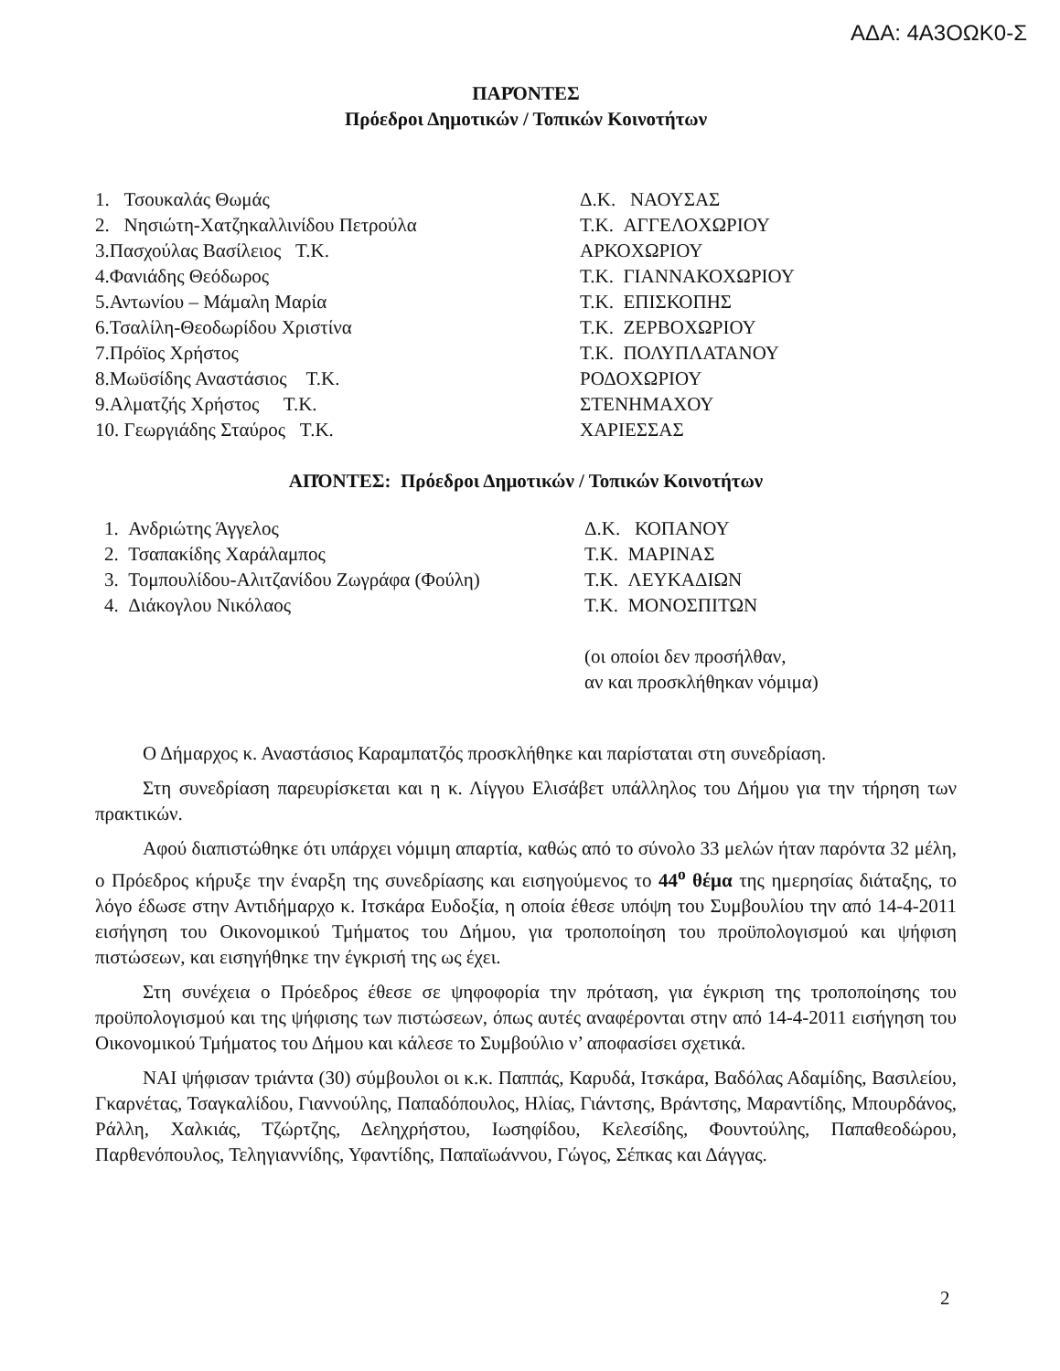ΑΔΑ: 4Α3ΟΩΚ0-Σ
ΠΑΡΌΝΤΕΣ
Πρόεδροι Δημοτικών / Τοπικών Κοινοτήτων
| 1. Τσουκαλάς Θωμάς | Δ.Κ. ΝΑΟΥΣΑΣ |
| 2. Νησιώτη-Χατζηκαλλινίδου Πετρούλα | Τ.Κ. ΑΓΓΕΛΟΧΩΡΙΟΥ |
| 3.Πασχούλας Βασίλειος Τ.Κ. | ΑΡΚΟΧΩΡΙΟΥ |
| 4.Φανιάδης Θεόδωρος | Τ.Κ. ΓΙΑΝΝΑΚΟΧΩΡΙΟΥ |
| 5.Αντωνίου – Μάμαλη Μαρία | Τ.Κ. ΕΠΙΣΚΟΠΗΣ |
| 6.Τσαλίλη-Θεοδωρίδου Χριστίνα | Τ.Κ. ΖΕΡΒΟΧΩΡΙΟΥ |
| 7.Πρόϊος Χρήστος | Τ.Κ. ΠΟΛΥΠΛΑΤΑΝΟΥ |
| 8.Μωϋσίδης Αναστάσιος Τ.Κ. | ΡΟΔΟΧΩΡΙΟΥ |
| 9.Αλματζής Χρήστος Τ.Κ. | ΣΤΕΝΗΜΑΧΟΥ |
| 10. Γεωργιάδης Σταύρος Τ.Κ. | ΧΑΡΙΕΣΣΑΣ |
ΑΠΌΝΤΕΣ: Πρόεδροι Δημοτικών / Τοπικών Κοινοτήτων
| 1. Ανδριώτης Άγγελος | Δ.Κ. ΚΟΠΑΝΟΥ |
| 2. Τσαπακίδης Χαράλαμπος | Τ.Κ. ΜΑΡΙΝΑΣ |
| 3. Τομπουλίδου-Αλιτζανίδου Ζωγράφα (Φούλη) | Τ.Κ. ΛΕΥΚΑΔΙΩΝ |
| 4. Διάκογλου Νικόλαος | Τ.Κ. ΜΟΝΟΣΠΙΤΩΝ |
| | (οι οποίοι δεν προσήλθαν, αν και προσκλήθηκαν νόμιμα) |
Ο Δήμαρχος κ. Αναστάσιος Καραμπατζός προσκλήθηκε και παρίσταται στη συνεδρίαση.
Στη συνεδρίαση παρευρίσκεται και η κ. Λίγγου Ελισάβετ υπάλληλος του Δήμου για την τήρηση των πρακτικών.
Αφού διαπιστώθηκε ότι υπάρχει νόμιμη απαρτία, καθώς από το σύνολο 33 μελών ήταν παρόντα 32 μέλη, ο Πρόεδρος κήρυξε την έναρξη της συνεδρίασης και εισηγούμενος το 44<sup>ο</sup> θέμα της ημερησίας διάταξης, το λόγο έδωσε στην Αντιδήμαρχο κ. Ιτσκάρα Ευδοξία, η οποία έθεσε υπόψη του Συμβουλίου την από 14-4-2011 εισήγηση του Οικονομικού Τμήματος του Δήμου, για τροποποίηση του προϋπολογισμού και ψήφιση πιστώσεων, και εισηγήθηκε την έγκρισή της ως έχει.
Στη συνέχεια ο Πρόεδρος έθεσε σε ψηφοφορία την πρόταση, για έγκριση της τροποποίησης του προϋπολογισμού και της ψήφισης των πιστώσεων, όπως αυτές αναφέρονται στην από 14-4-2011 εισήγηση του Οικονομικού Τμήματος του Δήμου και κάλεσε το Συμβούλιο ν’ αποφασίσει σχετικά.
ΝΑΙ ψήφισαν τριάντα (30) σύμβουλοι οι κ.κ. Παππάς, Καρυδά, Ιτσκάρα, Βαδόλας Αδαμίδης, Βασιλείου, Γκαρνέτας, Τσαγκαλίδου, Γιαννούλης, Παπαδόπουλος, Ηλίας, Γιάντσης, Βράντσης, Μαραντίδης, Μπουρδάνος, Ράλλη, Χαλκιάς, Τζώρτζης, Δεληχρήστου, Ιωσηφίδου, Κελεσίδης, Φουντούλης, Παπαθεοδώρου, Παρθενόπουλος, Τεληγιαννίδης, Υφαντίδης, Παπαϊωάννου, Γώγος, Σέπκας και Δάγγας.
2